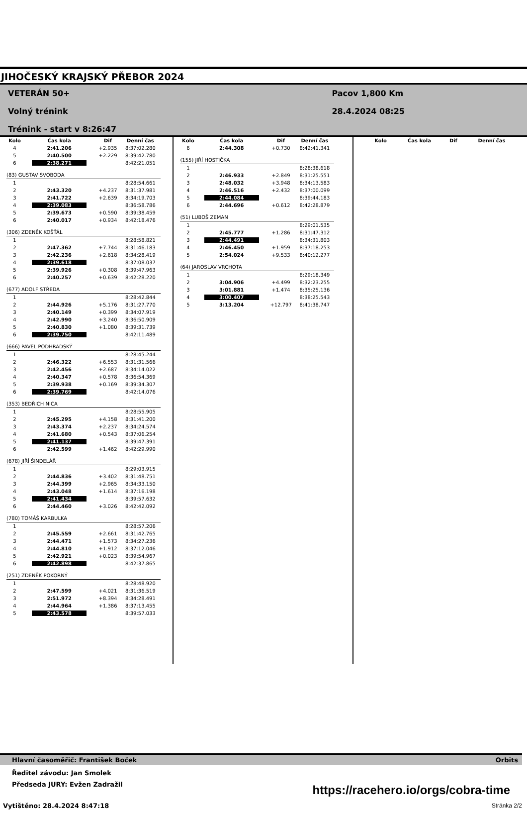JIHOČESKÝ KRAJSKÝ PŘEBOR 2024
VETERÁN 50+
Volný trénink
Trénink - start v 8:26:47
Pacov 1,800 Km
28.4.2024 08:25
| Kolo | Čas kola | Dif | Denní čas |
| --- | --- | --- | --- |
| 4 | 2:41.206 | +2.935 | 8:37:02.280 |
| 5 | 2:40.500 | +2.229 | 8:39:42.780 |
| 6 | 2:38.271 | | 8:42:21.051 |
| (83) GUSTAV SVOBODA | | | |
| 1 | | | 8:28:54.661 |
| 2 | 2:43.320 | +4.237 | 8:31:37.981 |
| 3 | 2:41.722 | +2.639 | 8:34:19.703 |
| 4 | 2:39.083 | | 8:36:58.786 |
| 5 | 2:39.673 | +0.590 | 8:39:38.459 |
| 6 | 2:40.017 | +0.934 | 8:42:18.476 |
| (306) ZDENĚK KOŠŤÁL | | | |
| 1 | | | 8:28:58.821 |
| 2 | 2:47.362 | +7.744 | 8:31:46.183 |
| 3 | 2:42.236 | +2.618 | 8:34:28.419 |
| 4 | 2:39.618 | | 8:37:08.037 |
| 5 | 2:39.926 | +0.308 | 8:39:47.963 |
| 6 | 2:40.257 | +0.639 | 8:42:28.220 |
| (677) ADOLF STŘEDA | | | |
| 1 | | | 8:28:42.844 |
| 2 | 2:44.926 | +5.176 | 8:31:27.770 |
| 3 | 2:40.149 | +0.399 | 8:34:07.919 |
| 4 | 2:42.990 | +3.240 | 8:36:50.909 |
| 5 | 2:40.830 | +1.080 | 8:39:31.739 |
| 6 | 2:39.750 | | 8:42:11.489 |
| (666) PAVEL PODHRADSKÝ | | | |
| 1 | | | 8:28:45.244 |
| 2 | 2:46.322 | +6.553 | 8:31:31.566 |
| 3 | 2:42.456 | +2.687 | 8:34:14.022 |
| 4 | 2:40.347 | +0.578 | 8:36:54.369 |
| 5 | 2:39.938 | +0.169 | 8:39:34.307 |
| 6 | 2:39.769 | | 8:42:14.076 |
| (353) BEDŘICH NICA | | | |
| 1 | | | 8:28:55.905 |
| 2 | 2:45.295 | +4.158 | 8:31:41.200 |
| 3 | 2:43.374 | +2.237 | 8:34:24.574 |
| 4 | 2:41.680 | +0.543 | 8:37:06.254 |
| 5 | 2:41.137 | | 8:39:47.391 |
| 6 | 2:42.599 | +1.462 | 8:42:29.990 |
| (678) JIŘÍ ŠINDELÁŘ | | | |
| 1 | | | 8:29:03.915 |
| 2 | 2:44.836 | +3.402 | 8:31:48.751 |
| 3 | 2:44.399 | +2.965 | 8:34:33.150 |
| 4 | 2:43.048 | +1.614 | 8:37:16.198 |
| 5 | 2:41.434 | | 8:39:57.632 |
| 6 | 2:44.460 | +3.026 | 8:42:42.092 |
| (780) TOMÁŠ KARBULKA | | | |
| 1 | | | 8:28:57.206 |
| 2 | 2:45.559 | +2.661 | 8:31:42.765 |
| 3 | 2:44.471 | +1.573 | 8:34:27.236 |
| 4 | 2:44.810 | +1.912 | 8:37:12.046 |
| 5 | 2:42.921 | +0.023 | 8:39:54.967 |
| 6 | 2:42.898 | | 8:42:37.865 |
| (251) ZDENĚK POKORNÝ | | | |
| 1 | | | 8:28:48.920 |
| 2 | 2:47.599 | +4.021 | 8:31:36.519 |
| 3 | 2:51.972 | +8.394 | 8:34:28.491 |
| 4 | 2:44.964 | +1.386 | 8:37:13.455 |
| 5 | 2:43.578 | | 8:39:57.033 |
| Kolo | Čas kola | Dif | Denní čas |
| --- | --- | --- | --- |
| 6 | 2:44.308 | +0.730 | 8:42:41.341 |
| (155) JIŘÍ HOSTIČKA | | | |
| 1 | | | 8:28:38.618 |
| 2 | 2:46.933 | +2.849 | 8:31:25.551 |
| 3 | 2:48.032 | +3.948 | 8:34:13.583 |
| 4 | 2:46.516 | +2.432 | 8:37:00.099 |
| 5 | 2:44.084 | | 8:39:44.183 |
| 6 | 2:44.696 | +0.612 | 8:42:28.879 |
| (51) LUBOŠ ZEMAN | | | |
| 1 | | | 8:29:01.535 |
| 2 | 2:45.777 | +1.286 | 8:31:47.312 |
| 3 | 2:44.491 | | 8:34:31.803 |
| 4 | 2:46.450 | +1.959 | 8:37:18.253 |
| 5 | 2:54.024 | +9.533 | 8:40:12.277 |
| (64) JAROSLAV VRCHOTA | | | |
| 1 | | | 8:29:18.349 |
| 2 | 3:04.906 | +4.499 | 8:32:23.255 |
| 3 | 3:01.881 | +1.474 | 8:35:25.136 |
| 4 | 3:00.407 | | 8:38:25.543 |
| 5 | 3:13.204 | +12.797 | 8:41:38.747 |
| Kolo | Čas kola | Dif | Denní čas |
| --- | --- | --- | --- |
Hlavní časoměřič: František Boček Orbits
Ředitel závodu: Jan Smolek
Předseda JURY: Evžen Zadražil
https://racehero.io/orgs/cobra-time
Vytištěno: 28.4.2024 8:47:18 Stránka 2/2